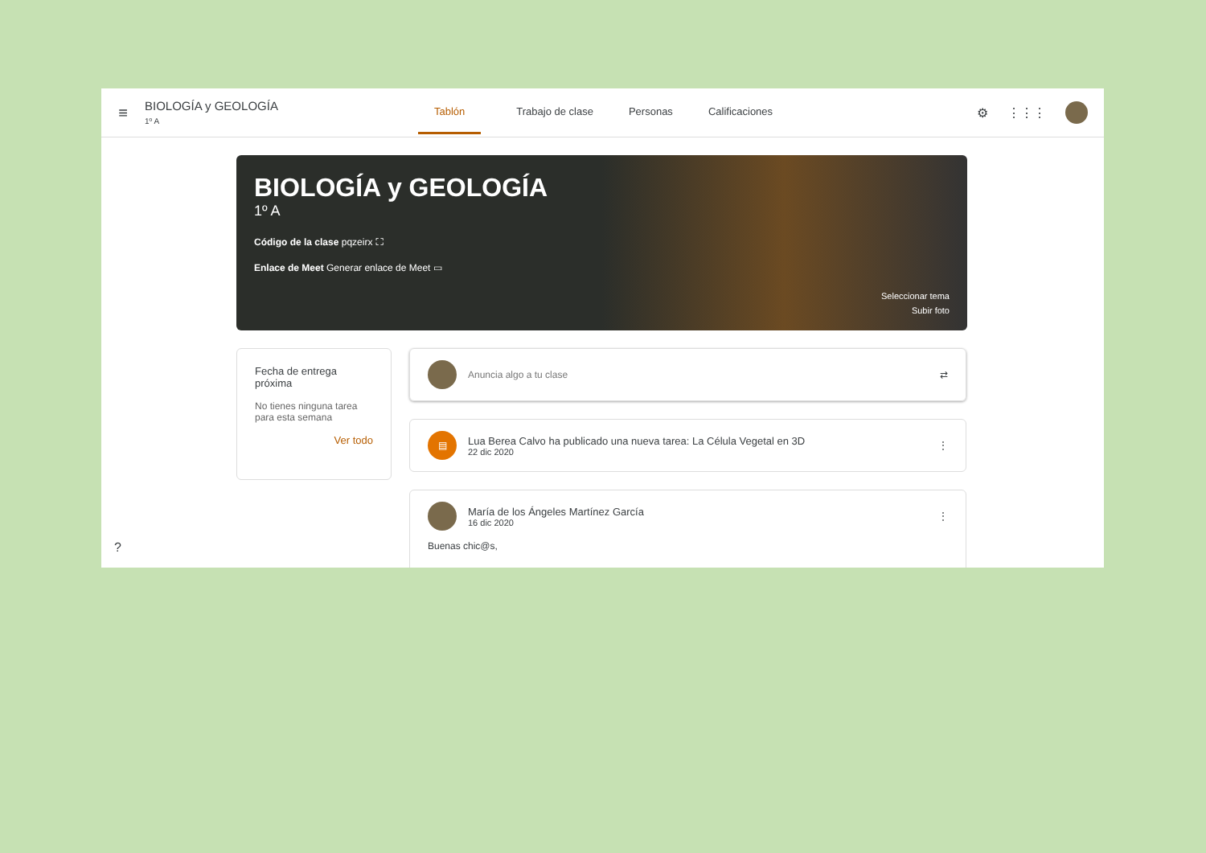≡
BIOLOGÍA y GEOLOGÍA
1º A
Tablón Trabajo de clase Personas Calificaciones
⚙ ⋮⋮⋮
BIOLOGÍA y GEOLOGÍA
1º A
Código de la clase pqzeirx ⛶
Enlace de Meet Generar enlace de Meet ▭
Seleccionar tema
Subir foto
Fecha de entrega próxima
No tienes ninguna tarea para esta semana
Ver todo
Anuncia algo a tu clase ⇄
▤
Lua Berea Calvo ha publicado una nueva tarea: La Célula Vegetal en 3D
22 dic 2020
⋮
María de los Ángeles Martínez García
16 dic 2020
⋮
Buenas chic@s,
?